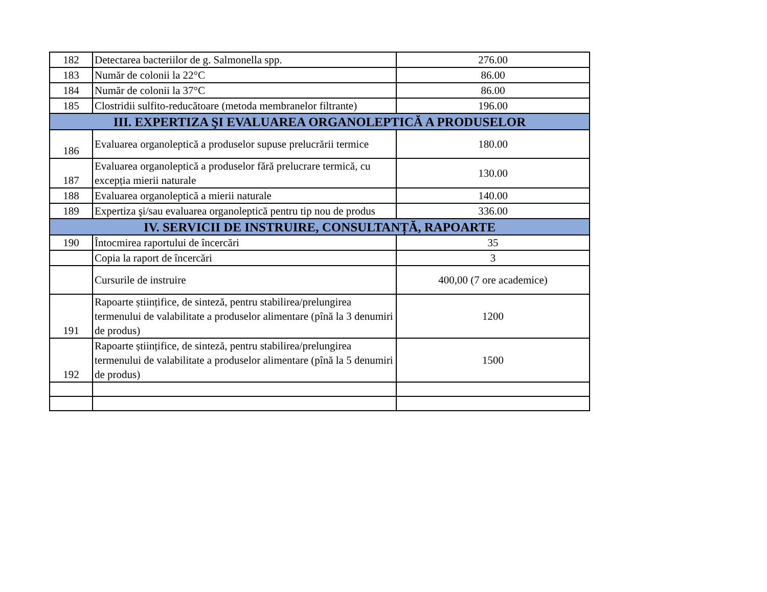| 182 | Detectarea bacteriilor de g. Salmonella spp. | 276.00 |
| 183 | Număr de colonii la 22°C | 86.00 |
| 184 | Număr de colonii la 37°C | 86.00 |
| 185 | Clostridii sulfito-reducătoare (metoda membranelor filtrante) | 196.00 |
| III. EXPERTIZA ŞI EVALUAREA ORGANOLEPTICĂ A PRODUSELOR | | |
| 186 | Evaluarea organoleptică a produselor supuse prelucrării termice | 180.00 |
| 187 | Evaluarea organoleptică a produselor fără prelucrare termică, cu excepția mierii naturale | 130.00 |
| 188 | Evaluarea organoleptică a mierii naturale | 140.00 |
| 189 | Expertiza şi/sau evaluarea organoleptică pentru tip nou de produs | 336.00 |
| IV. SERVICII DE INSTRUIRE, CONSULTANȚĂ, RAPOARTE | | |
| 190 | Întocmirea raportului de încercări | 35 |
| | Copia la raport de încercări | 3 |
| | Cursurile de instruire | 400,00 (7 ore academice) |
| 191 | Rapoarte științifice, de sinteză, pentru stabilirea/prelungirea termenului de valabilitate a produselor alimentare (pînă la 3 denumiri de produs) | 1200 |
| 192 | Rapoarte științifice, de sinteză, pentru stabilirea/prelungirea termenului de valabilitate a produselor alimentare (pînă la 5 denumiri de produs) | 1500 |